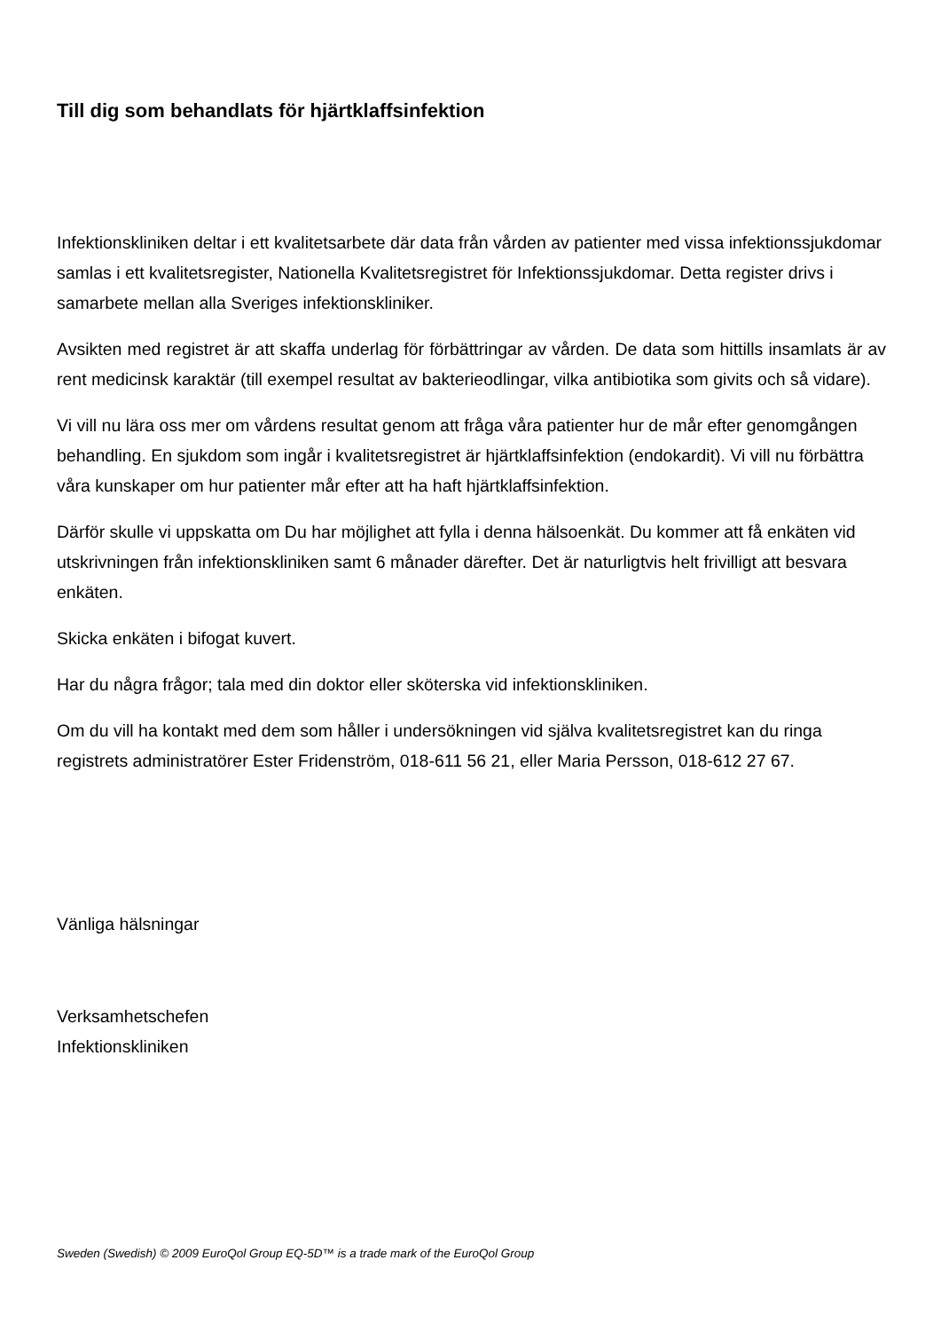Till dig som behandlats för hjärtklaffsinfektion
Infektionskliniken deltar i ett kvalitetsarbete där data från vården av patienter med vissa infektionssjukdomar samlas i ett kvalitetsregister, Nationella Kvalitetsregistret för Infektionssjukdomar. Detta register drivs i samarbete mellan alla Sveriges infektionskliniker.
Avsikten med registret är att skaffa underlag för förbättringar av vården. De data som hittills insamlats är av rent medicinsk karaktär (till exempel resultat av bakterieodlingar, vilka antibiotika som givits och så vidare).
Vi vill nu lära oss mer om vårdens resultat genom att fråga våra patienter hur de mår efter genomgången behandling. En sjukdom som ingår i kvalitetsregistret är hjärtklaffsinfektion (endokardit). Vi vill nu förbättra våra kunskaper om hur patienter mår efter att ha haft hjärtklaffsinfektion.
Därför skulle vi uppskatta om Du har möjlighet att fylla i denna hälsoenkät. Du kommer att få enkäten vid utskrivningen från infektionskliniken samt 6 månader därefter. Det är naturligtvis helt frivilligt att besvara enkäten.
Skicka enkäten i bifogat kuvert.
Har du några frågor; tala med din doktor eller sköterska vid infektionskliniken.
Om du vill ha kontakt med dem som håller i undersökningen vid själva kvalitetsregistret kan du ringa registrets administratörer Ester Fridenström, 018-611 56 21, eller Maria Persson, 018-612 27 67.
Vänliga hälsningar
Verksamhetschefen
Infektionskliniken
Sweden (Swedish) © 2009 EuroQol Group EQ-5D™ is a trade mark of the EuroQol Group